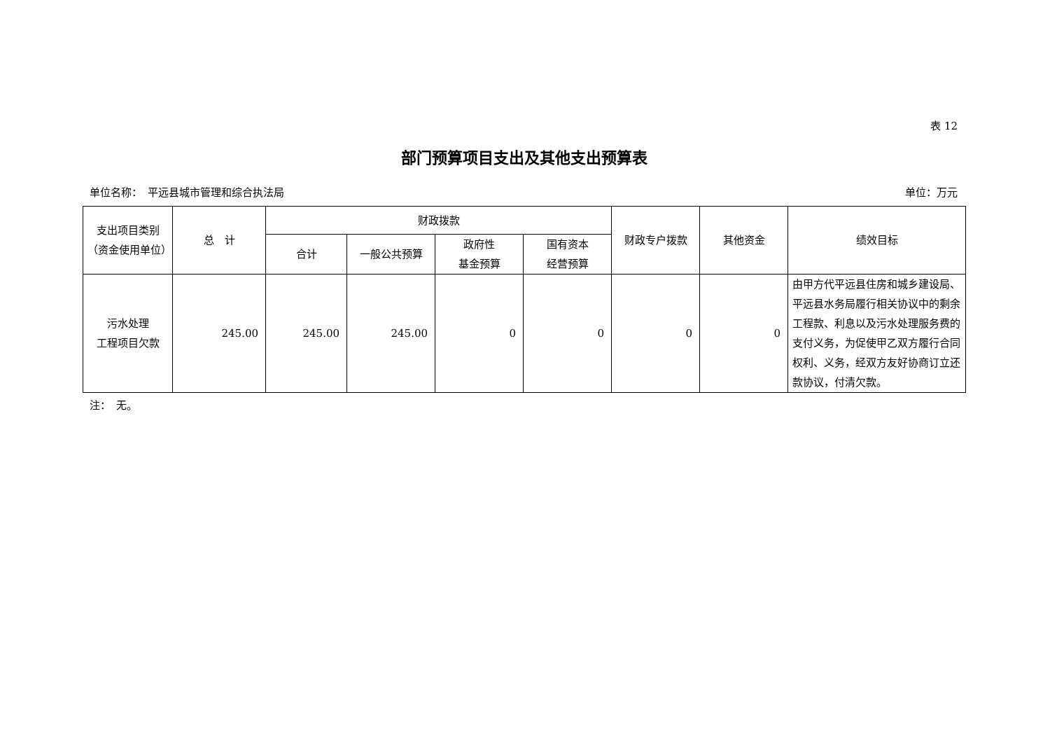表 12
部门预算项目支出及其他支出预算表
单位名称：　平远县城市管理和综合执法局 单位：万元
| 支出项目类别 （资金使用单位） | 总 计 | 财政拨款 | | | | 财政专户拨款 | 其他资金 | 绩效目标 |
| --- | --- | --- | --- | --- | --- | --- | --- | --- |
| | | 合计 | 一般公共预算 | 政府性 基金预算 | 国有资本 经营预算 | | | |
| 污水处理 工程项目欠款 | 245.00 | 245.00 | 245.00 | 0 | 0 | 0 | 0 | 由甲方代平远县住房和城乡建设局、平远县水务局履行相关协议中的剩余工程款、利息以及污水处理服务费的支付义务，为促使甲乙双方履行合同权利、义务，经双方友好协商订立还款协议，付清欠款。 |
注：　无。